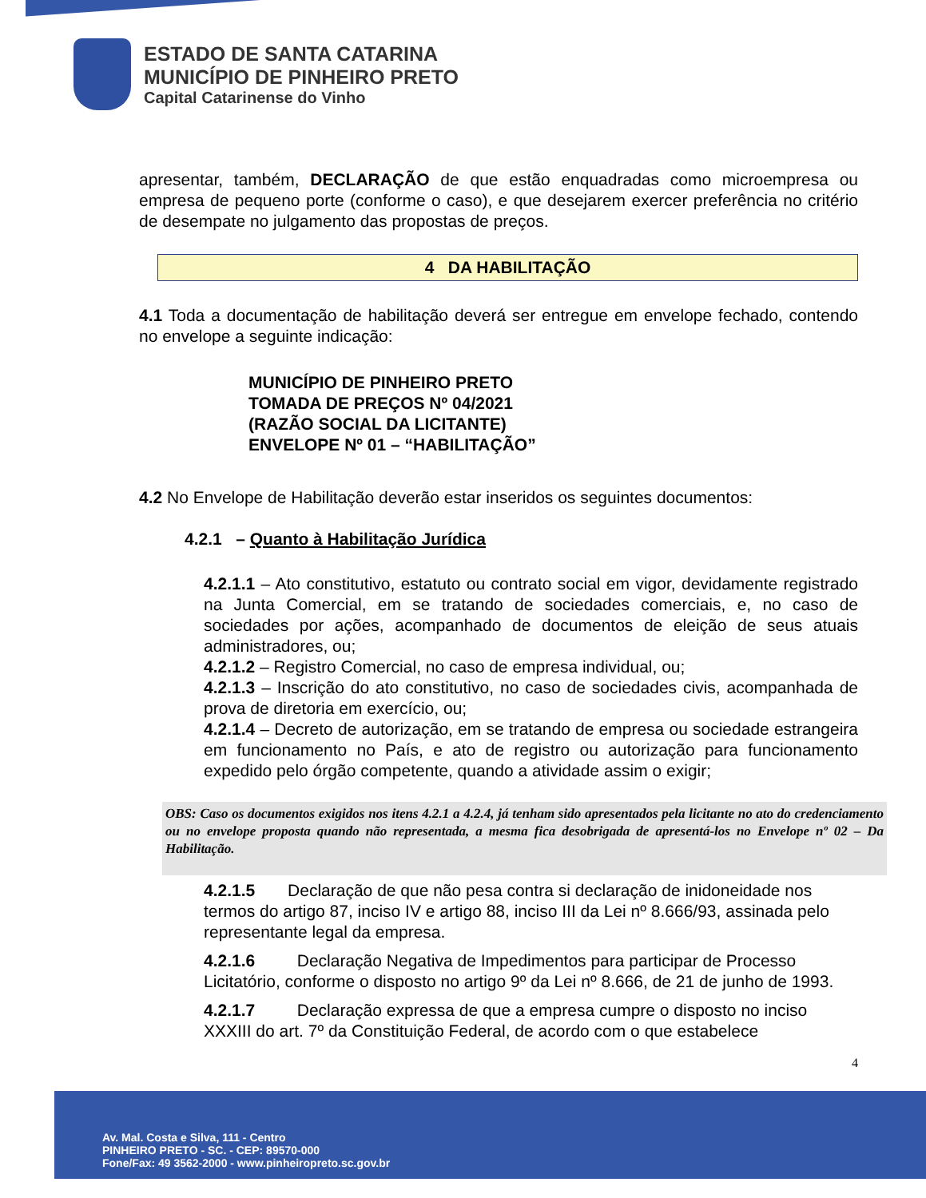ESTADO DE SANTA CATARINA
MUNICÍPIO DE PINHEIRO PRETO
Capital Catarinense do Vinho
apresentar, também, DECLARAÇÃO de que estão enquadradas como microempresa ou empresa de pequeno porte (conforme o caso), e que desejarem exercer preferência no critério de desempate no julgamento das propostas de preços.
4 DA HABILITAÇÃO
4.1 Toda a documentação de habilitação deverá ser entregue em envelope fechado, contendo no envelope a seguinte indicação:
MUNICÍPIO DE PINHEIRO PRETO
TOMADA DE PREÇOS Nº 04/2021
(RAZÃO SOCIAL DA LICITANTE)
ENVELOPE Nº 01 – “HABILITAÇÃO”
4.2 No Envelope de Habilitação deverão estar inseridos os seguintes documentos:
4.2.1 – Quanto à Habilitação Jurídica
4.2.1.1 – Ato constitutivo, estatuto ou contrato social em vigor, devidamente registrado na Junta Comercial, em se tratando de sociedades comerciais, e, no caso de sociedades por ações, acompanhado de documentos de eleição de seus atuais administradores, ou;
4.2.1.2 – Registro Comercial, no caso de empresa individual, ou;
4.2.1.3 – Inscrição do ato constitutivo, no caso de sociedades civis, acompanhada de prova de diretoria em exercício, ou;
4.2.1.4 – Decreto de autorização, em se tratando de empresa ou sociedade estrangeira em funcionamento no País, e ato de registro ou autorização para funcionamento expedido pelo órgão competente, quando a atividade assim o exigir;
OBS: Caso os documentos exigidos nos itens 4.2.1 a 4.2.4, já tenham sido apresentados pela licitante no ato do credenciamento ou no envelope proposta quando não representada, a mesma fica desobrigada de apresentá-los no Envelope nº 02 – Da Habilitação.
4.2.1.5 Declaração de que não pesa contra si declaração de inidoneidade nos termos do artigo 87, inciso IV e artigo 88, inciso III da Lei nº 8.666/93, assinada pelo representante legal da empresa.
4.2.1.6 Declaração Negativa de Impedimentos para participar de Processo Licitatório, conforme o disposto no artigo 9º da Lei nº 8.666, de 21 de junho de 1993.
4.2.1.7 Declaração expressa de que a empresa cumpre o disposto no inciso XXXIII do art. 7º da Constituição Federal, de acordo com o que estabelece
4
Av. Mal. Costa e Silva, 111 - Centro
PINHEIRO PRETO - SC. - CEP: 89570-000
Fone/Fax: 49 3562-2000 - www.pinheiropreto.sc.gov.br